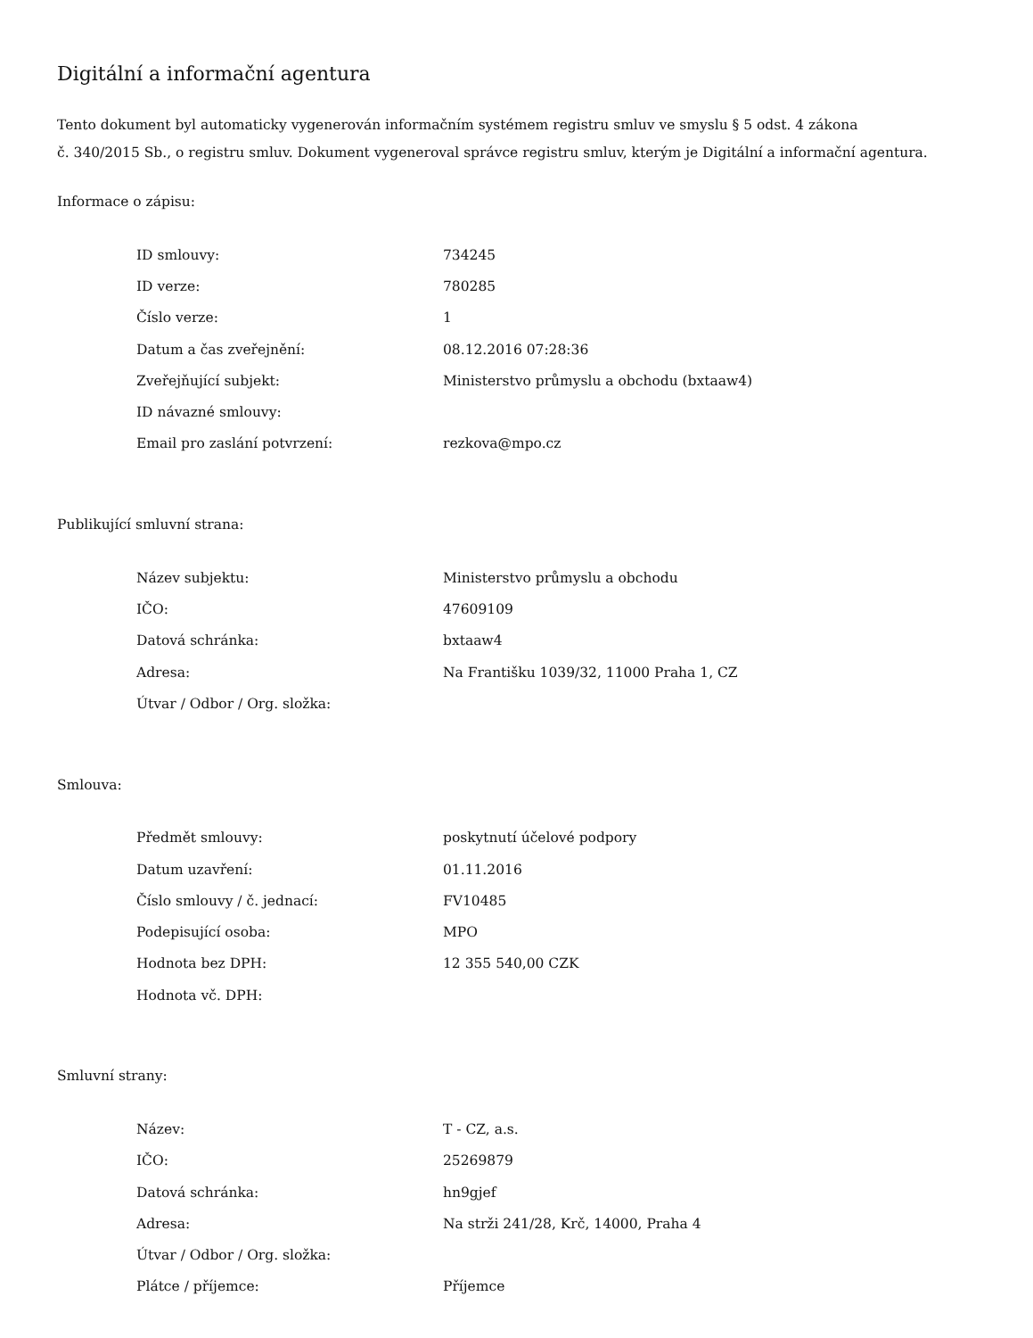Digitální a informační agentura
Tento dokument byl automaticky vygenerován informačním systémem registru smluv ve smyslu § 5 odst. 4 zákona
č. 340/2015 Sb., o registru smluv. Dokument vygeneroval správce registru smluv, kterým je Digitální a informační agentura.
Informace o zápisu:
| ID smlouvy: | 734245 |
| ID verze: | 780285 |
| Číslo verze: | 1 |
| Datum a čas zveřejnění: | 08.12.2016 07:28:36 |
| Zveřejňující subjekt: | Ministerstvo průmyslu a obchodu (bxtaaw4) |
| ID návazné smlouvy: | |
| Email pro zaslání potvrzení: | rezkova@mpo.cz |
Publikující smluvní strana:
| Název subjektu: | Ministerstvo průmyslu a obchodu |
| IČO: | 47609109 |
| Datová schránka: | bxtaaw4 |
| Adresa: | Na Františku 1039/32, 11000 Praha 1, CZ |
| Útvar / Odbor / Org. složka: | |
Smlouva:
| Předmět smlouvy: | poskytnutí účelové podpory |
| Datum uzavření: | 01.11.2016 |
| Číslo smlouvy / č. jednací: | FV10485 |
| Podepisující osoba: | MPO |
| Hodnota bez DPH: | 12 355 540,00 CZK |
| Hodnota vč. DPH: | |
Smluvní strany:
| Název: | T - CZ, a.s. |
| IČO: | 25269879 |
| Datová schránka: | hn9gjef |
| Adresa: | Na strži 241/28, Krč, 14000, Praha 4 |
| Útvar / Odbor / Org. složka: | |
| Plátce / příjemce: | Příjemce |